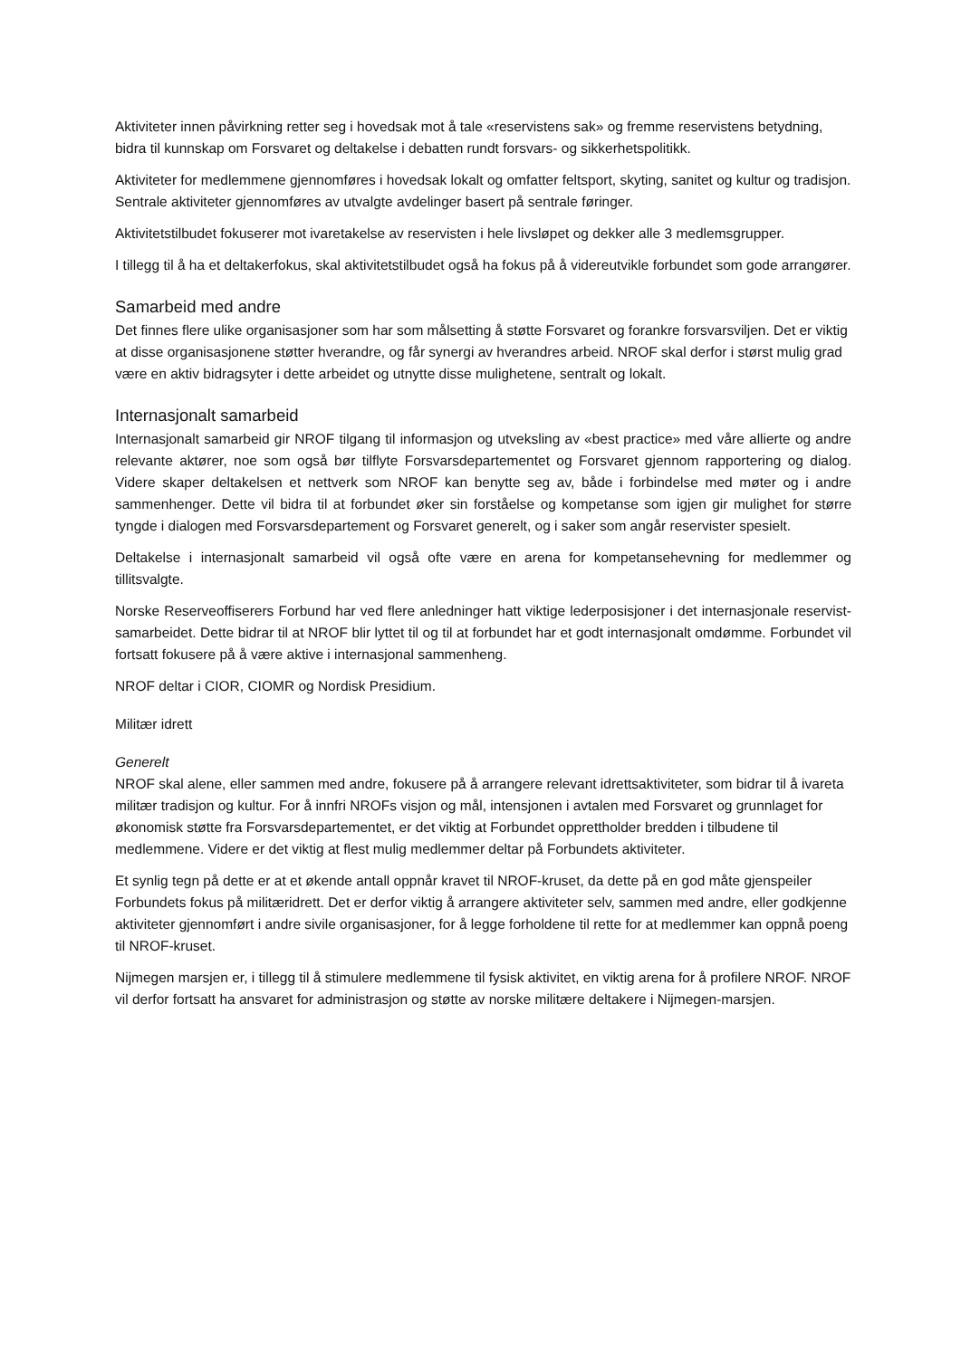Aktiviteter innen påvirkning retter seg i hovedsak mot å tale «reservistens sak» og fremme reservistens betydning, bidra til kunnskap om Forsvaret og deltakelse i debatten rundt forsvars- og sikkerhetspolitikk.
Aktiviteter for medlemmene gjennomføres i hovedsak lokalt og omfatter feltsport, skyting, sanitet og kultur og tradisjon. Sentrale aktiviteter gjennomføres av utvalgte avdelinger basert på sentrale føringer.
Aktivitetstilbudet fokuserer mot ivaretakelse av reservisten i hele livsløpet og dekker alle 3 medlemsgrupper.
I tillegg til å ha et deltakerfokus, skal aktivitetstilbudet også ha fokus på å videreutvikle forbundet som gode arrangører.
Samarbeid med andre
Det finnes flere ulike organisasjoner som har som målsetting å støtte Forsvaret og forankre forsvarsviljen. Det er viktig at disse organisasjonene støtter hverandre, og får synergi av hverandres arbeid. NROF skal derfor i størst mulig grad være en aktiv bidragsyter i dette arbeidet og utnytte disse mulighetene, sentralt og lokalt.
Internasjonalt samarbeid
Internasjonalt samarbeid gir NROF tilgang til informasjon og utveksling av «best practice» med våre allierte og andre relevante aktører, noe som også bør tilflyte Forsvarsdepartementet og Forsvaret gjennom rapportering og dialog. Videre skaper deltakelsen et nettverk som NROF kan benytte seg av, både i forbindelse med møter og i andre sammenhenger. Dette vil bidra til at forbundet øker sin forståelse og kompetanse som igjen gir mulighet for større tyngde i dialogen med Forsvarsdepartement og Forsvaret generelt, og i saker som angår reservister spesielt.
Deltakelse i internasjonalt samarbeid vil også ofte være en arena for kompetansehevning for medlemmer og tillitsvalgte.
Norske Reserveoffiserers Forbund har ved flere anledninger hatt viktige lederposisjoner i det internasjonale reservist-samarbeidet. Dette bidrar til at NROF blir lyttet til og til at forbundet har et godt internasjonalt omdømme. Forbundet vil fortsatt fokusere på å være aktive i internasjonal sammenheng.
NROF deltar i CIOR, CIOMR og Nordisk Presidium.
Militær idrett
Generelt
NROF skal alene, eller sammen med andre, fokusere på å arrangere relevant idrettsaktiviteter, som bidrar til å ivareta militær tradisjon og kultur. For å innfri NROFs visjon og mål, intensjonen i avtalen med Forsvaret og grunnlaget for økonomisk støtte fra Forsvarsdepartementet, er det viktig at Forbundet opprettholder bredden i tilbudene til medlemmene. Videre er det viktig at flest mulig medlemmer deltar på Forbundets aktiviteter.
Et synlig tegn på dette er at et økende antall oppnår kravet til NROF-kruset, da dette på en god måte gjenspeiler Forbundets fokus på militæridrett. Det er derfor viktig å arrangere aktiviteter selv, sammen med andre, eller godkjenne aktiviteter gjennomført i andre sivile organisasjoner, for å legge forholdene til rette for at medlemmer kan oppnå poeng til NROF-kruset.
Nijmegen marsjen er, i tillegg til å stimulere medlemmene til fysisk aktivitet, en viktig arena for å profilere NROF. NROF vil derfor fortsatt ha ansvaret for administrasjon og støtte av norske militære deltakere i Nijmegen-marsjen.